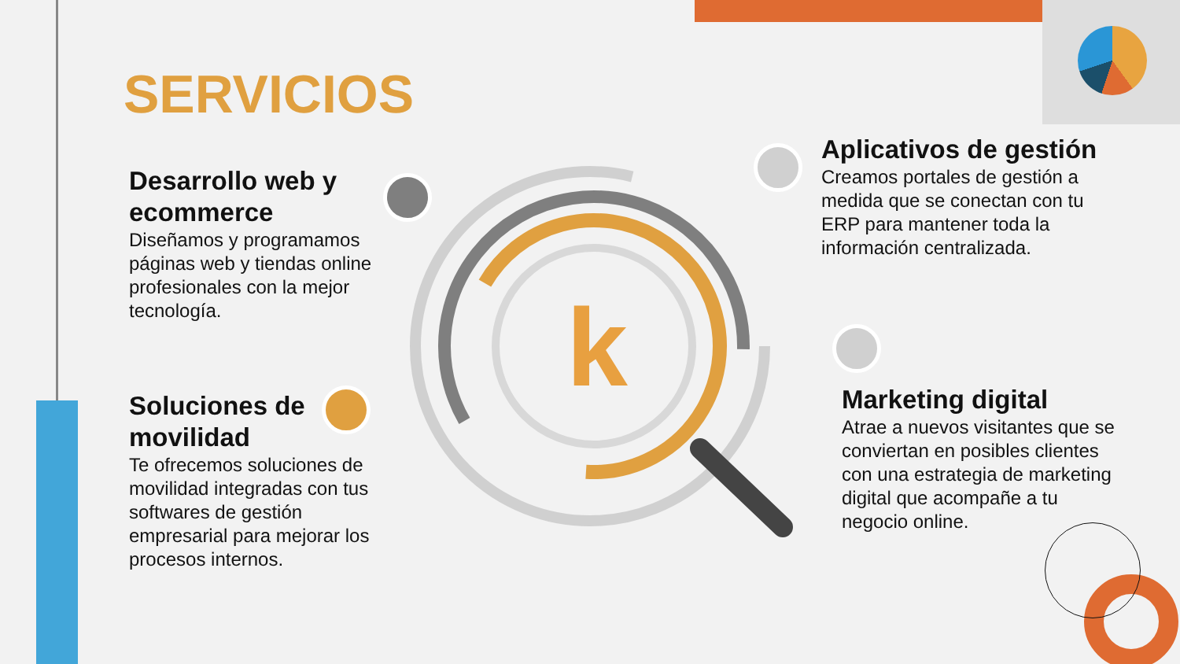k
SERVICIOS
Desarrollo web y ecommerce
Diseñamos y programamos páginas web y tiendas online profesionales con la mejor tecnología.
Soluciones de movilidad
Te ofrecemos soluciones de movilidad integradas con tus softwares de gestión empresarial para mejorar los procesos internos.
Aplicativos de gestión
Creamos portales de gestión a medida que se conectan con tu ERP para mantener toda la información centralizada.
Marketing digital
Atrae a nuevos visitantes que se conviertan en posibles clientes con una estrategia de marketing digital que acompañe a tu negocio online.